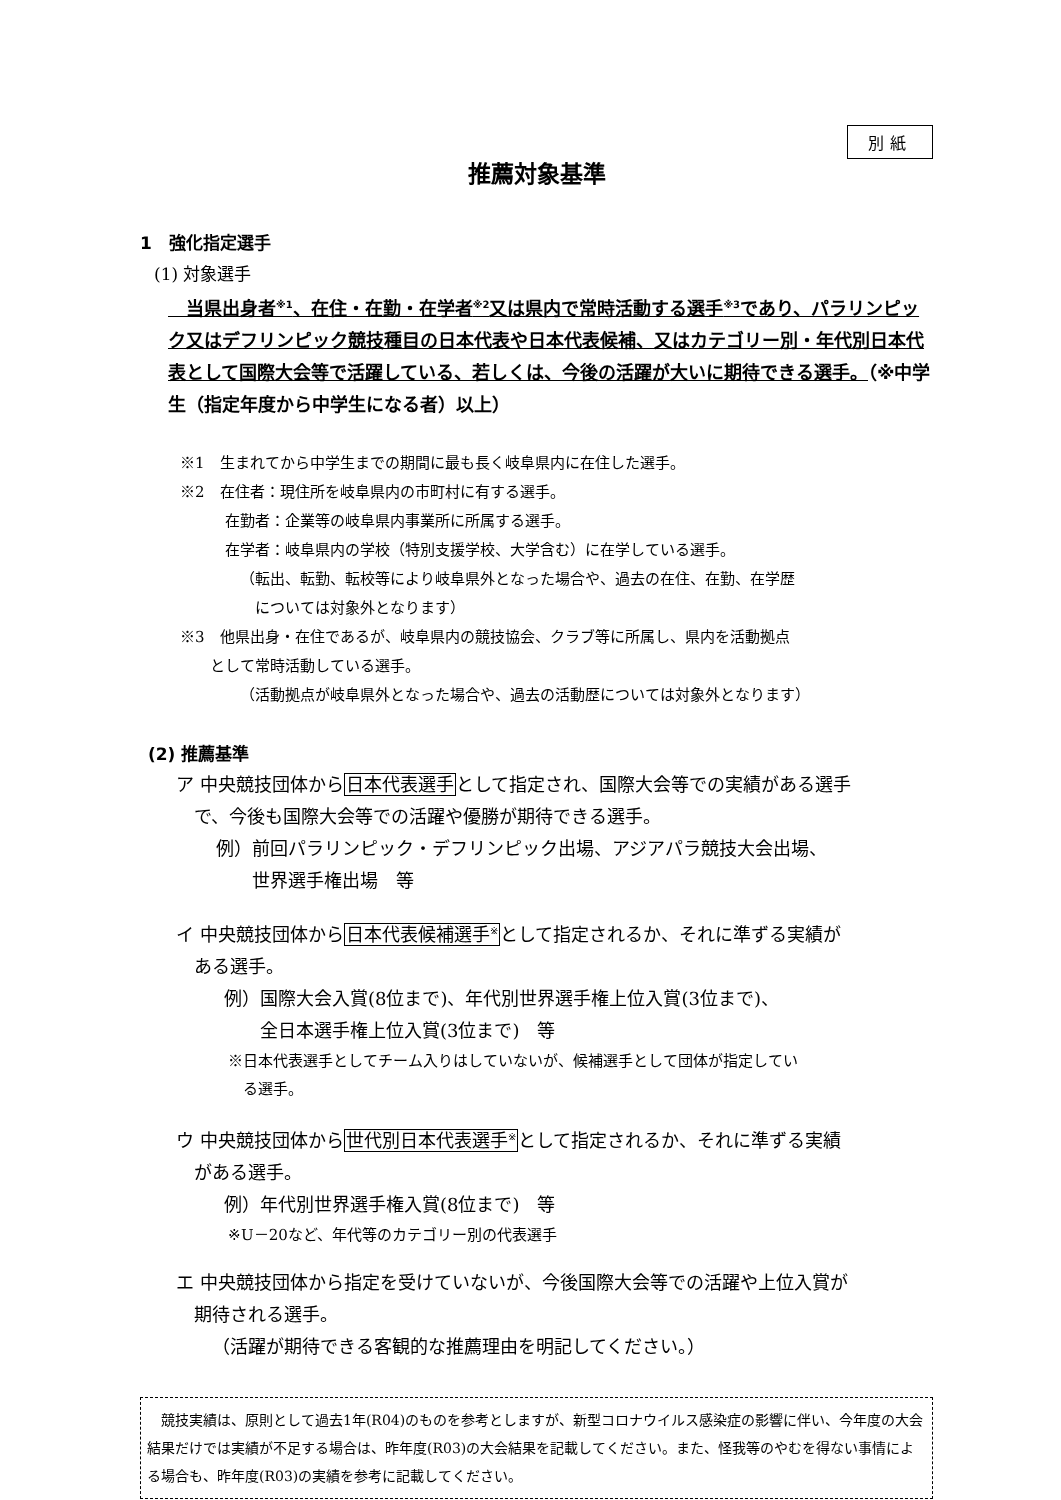別紙
推薦対象基準
1　強化指定選手
(1) 対象選手
　当県出身者<sup>※1</sup>、在住・在勤・在学者<sup>※2</sup>又は県内で常時活動する選手<sup>※3</sup>であり、パラリンピック又はデフリンピック競技種目の日本代表や日本代表候補、又はカテゴリー別・年代別日本代表として国際大会等で活躍している、若しくは、今後の活躍が大いに期待できる選手。（※中学生（指定年度から中学生になる者）以上）
※1　生まれてから中学生までの期間に最も長く岐阜県内に在住した選手。
※2　在住者：現住所を岐阜県内の市町村に有する選手。
在勤者：企業等の岐阜県内事業所に所属する選手。
在学者：岐阜県内の学校（特別支援学校、大学含む）に在学している選手。
（転出、転勤、転校等により岐阜県外となった場合や、過去の在住、在勤、在学歴
　については対象外となります）
※3　他県出身・在住であるが、岐阜県内の競技協会、クラブ等に所属し、県内を活動拠点
　　として常時活動している選手。
（活動拠点が岐阜県外となった場合や、過去の活動歴については対象外となります）
(2) 推薦基準
ア 中央競技団体から日本代表選手として指定され、国際大会等での実績がある選手
　で、今後も国際大会等での活躍や優勝が期待できる選手。
例）前回パラリンピック・デフリンピック出場、アジアパラ競技大会出場、
　　世界選手権出場　等
イ 中央競技団体から日本代表候補選手<sup>※</sup>として指定されるか、それに準ずる実績が
　ある選手。
例）国際大会入賞(8位まで)、年代別世界選手権上位入賞(3位まで)、
　　全日本選手権上位入賞(3位まで)　等
※日本代表選手としてチーム入りはしていないが、候補選手として団体が指定してい
　る選手。
ウ 中央競技団体から世代別日本代表選手<sup>※</sup>として指定されるか、それに準ずる実績
　がある選手。
例）年代別世界選手権入賞(8位まで)　等
※U－20など、年代等のカテゴリー別の代表選手
エ 中央競技団体から指定を受けていないが、今後国際大会等での活躍や上位入賞が
　期待される選手。
（活躍が期待できる客観的な推薦理由を明記してください。）
　競技実績は、原則として過去1年(R04)のものを参考としますが、新型コロナウイルス感染症の影響に伴い、今年度の大会結果だけでは実績が不足する場合は、昨年度(R03)の大会結果を記載してください。また、怪我等のやむを得ない事情による場合も、昨年度(R03)の実績を参考に記載してください。